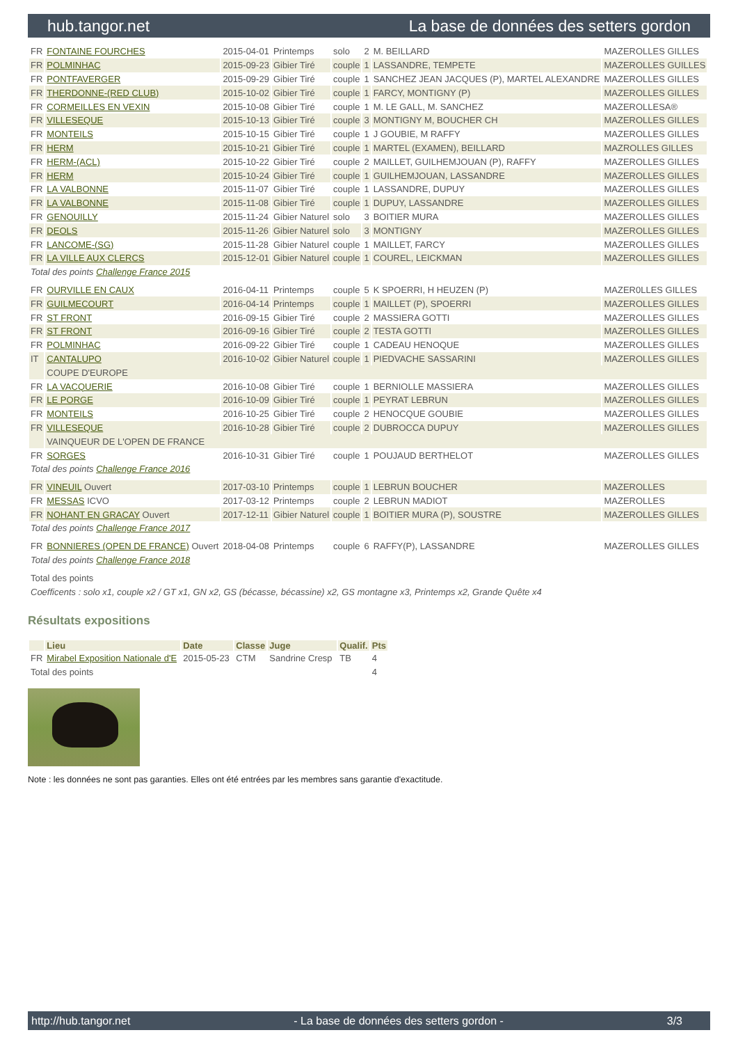hub.tangor.net La base de données des setters gordon
| FR | FONTAINE FOURCHES | 2015-04-01 | Printemps | solo | 2 | M. BEILLARD | MAZEROLLES GILLES |
| FR | POLMINHAC | 2015-09-23 | Gibier Tiré | couple | 1 | LASSANDRE, TEMPETE | MAZEROLLES GUILLES |
| FR | PONTFAVERGER | 2015-09-29 | Gibier Tiré | couple | 1 | SANCHEZ JEAN JACQUES (P), MARTEL ALEXANDRE | MAZEROLLES GILLES |
| FR | THERDONNE-(RED CLUB) | 2015-10-02 | Gibier Tiré | couple | 1 | FARCY, MONTIGNY (P) | MAZEROLLES GILLES |
| FR | CORMEILLES EN VEXIN | 2015-10-08 | Gibier Tiré | couple | 1 | M. LE GALL, M. SANCHEZ | MAZEROLLESA® |
| FR | VILLESEQUE | 2015-10-13 | Gibier Tiré | couple | 3 | MONTIGNY M, BOUCHER CH | MAZEROLLES GILLES |
| FR | MONTEILS | 2015-10-15 | Gibier Tiré | couple | 1 | J GOUBIE, M RAFFY | MAZEROLLES GILLES |
| FR | HERM | 2015-10-21 | Gibier Tiré | couple | 1 | MARTEL (EXAMEN), BEILLARD | MAZROLLES GILLES |
| FR | HERM-(ACL) | 2015-10-22 | Gibier Tiré | couple | 2 | MAILLET, GUILHEMJOUAN (P), RAFFY | MAZEROLLES GILLES |
| FR | HERM | 2015-10-24 | Gibier Tiré | couple | 1 | GUILHEMJOUAN, LASSANDRE | MAZEROLLES GILLES |
| FR | LA VALBONNE | 2015-11-07 | Gibier Tiré | couple | 1 | LASSANDRE, DUPUY | MAZEROLLES GILLES |
| FR | LA VALBONNE | 2015-11-08 | Gibier Tiré | couple | 1 | DUPUY, LASSANDRE | MAZEROLLES GILLES |
| FR | GENOUILLY | 2015-11-24 | Gibier Naturel | solo | 3 | BOITIER MURA | MAZEROLLES GILLES |
| FR | DEOLS | 2015-11-26 | Gibier Naturel | solo | 3 | MONTIGNY | MAZEROLLES GILLES |
| FR | LANCOME-(SG) | 2015-11-28 | Gibier Naturel | couple | 1 | MAILLET, FARCY | MAZEROLLES GILLES |
| FR | LA VILLE AUX CLERCS | 2015-12-01 | Gibier Naturel | couple | 1 | COUREL, LEICKMAN | MAZEROLLES GILLES |
| Total des points Challenge France 2015 | | | | | | | |
| FR | OURVILLE EN CAUX | 2016-04-11 | Printemps | couple | 5 | K SPOERRI, H HEUZEN (P) | MAZER0LLES GILLES |
| FR | GUILMECOURT | 2016-04-14 | Printemps | couple | 1 | MAILLET (P), SPOERRI | MAZEROLLES GILLES |
| FR | ST FRONT | 2016-09-15 | Gibier Tiré | couple | 2 | MASSIERA GOTTI | MAZEROLLES GILLES |
| FR | ST FRONT | 2016-09-16 | Gibier Tiré | couple | 2 | TESTA GOTTI | MAZEROLLES GILLES |
| FR | POLMINHAC | 2016-09-22 | Gibier Tiré | couple | 1 | CADEAU HENOQUE | MAZEROLLES GILLES |
| IT | CANTALUPO | 2016-10-02 | Gibier Naturel | couple | 1 | PIEDVACHE SASSARINI | MAZEROLLES GILLES |
| | COUPE D'EUROPE | | | | | | |
| FR | LA VACQUERIE | 2016-10-08 | Gibier Tiré | couple | 1 | BERNIOLLE MASSIERA | MAZEROLLES GILLES |
| FR | LE PORGE | 2016-10-09 | Gibier Tiré | couple | 1 | PEYRAT LEBRUN | MAZEROLLES GILLES |
| FR | MONTEILS | 2016-10-25 | Gibier Tiré | couple | 2 | HENOCQUE GOUBIE | MAZEROLLES GILLES |
| FR | VILLESEQUE | 2016-10-28 | Gibier Tiré | couple | 2 | DUBROCCA DUPUY | MAZEROLLES GILLES |
| | VAINQUEUR DE L'OPEN DE FRANCE | | | | | | |
| FR | SORGES | 2016-10-31 | Gibier Tiré | couple | 1 | POUJAUD BERTHELOT | MAZEROLLES GILLES |
| Total des points Challenge France 2016 | | | | | | | |
| FR | VINEUIL Ouvert | 2017-03-10 | Printemps | couple | 1 | LEBRUN BOUCHER | MAZEROLLES |
| FR | MESSAS ICVO | 2017-03-12 | Printemps | couple | 2 | LEBRUN MADIOT | MAZEROLLES |
| FR | NOHANT EN GRACAY Ouvert | 2017-12-11 | Gibier Naturel | couple | 1 | BOITIER MURA (P), SOUSTRE | MAZEROLLES GILLES |
| Total des points Challenge France 2017 | | | | | | | |
| FR | BONNIERES (OPEN DE FRANCE) Ouvert | 2018-04-08 | Printemps | couple | 6 | RAFFY(P), LASSANDRE | MAZEROLLES GILLES |
| Total des points Challenge France 2018 | | | | | | | |
| Total des points | | | | | | | |
| Coefficents : solo x1, couple x2 / GT x1, GN x2, GS (bécasse, bécassine) x2, GS montagne x3, Printemps x2, Grande Quête x4 | | | | | | | |
Résultats expositions
| | Lieu | Date | Classe | Juge | Qualif. | Pts |
| --- | --- | --- | --- | --- | --- | --- |
| FR | Mirabel Exposition Nationale d'E | 2015-05-23 | CTM | Sandrine Cresp | TB | 4 |
| Total des points | | | | | | 4 |
Note : les données ne sont pas garanties. Elles ont été entrées par les membres sans garantie d'exactitude.
http://hub.tangor.net - La base de données des setters gordon - 3/3